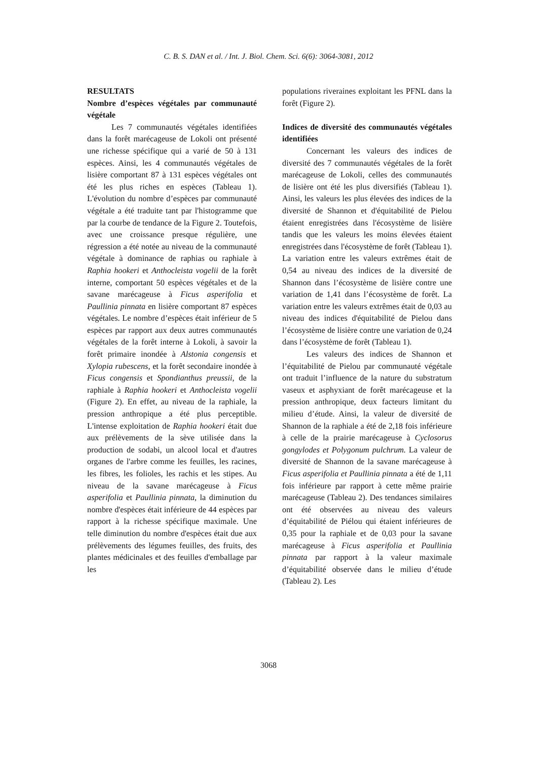C. B. S. DAN et al. / Int. J. Biol. Chem. Sci. 6(6): 3064-3081, 2012
RESULTATS
Nombre d’espèces végétales par communauté végétale
Les 7 communautés végétales identifiées dans la forêt marécageuse de Lokoli ont présenté une richesse spécifique qui a varié de 50 à 131 espèces. Ainsi, les 4 communautés végétales de lisière comportant 87 à 131 espèces végétales ont été les plus riches en espèces (Tableau 1). L'évolution du nombre d’espèces par communauté végétale a été traduite tant par l'histogramme que par la courbe de tendance de la Figure 2. Toutefois, avec une croissance presque régulière, une régression a été notée au niveau de la communauté végétale à dominance de raphias ou raphiale à Raphia hookeri et Anthocleista vogelii de la forêt interne, comportant 50 espèces végétales et de la savane marécageuse à Ficus asperifolia et Paullinia pinnata en lisière comportant 87 espèces végétales. Le nombre d’espèces était inférieur de 5 espèces par rapport aux deux autres communautés végétales de la forêt interne à Lokoli, à savoir la forêt primaire inondée à Alstonia congensis et Xylopia rubescens, et la forêt secondaire inondée à Ficus congensis et Spondianthus preussii, de la raphiale à Raphia hookeri et Anthocleista vogelii (Figure 2). En effet, au niveau de la raphiale, la pression anthropique a été plus perceptible. L'intense exploitation de Raphia hookeri était due aux prélèvements de la sève utilisée dans la production de sodabi, un alcool local et d'autres organes de l'arbre comme les feuilles, les racines, les fibres, les folioles, les rachis et les stipes. Au niveau de la savane marécageuse à Ficus asperifolia et Paullinia pinnata, la diminution du nombre d'espèces était inférieure de 44 espèces par rapport à la richesse spécifique maximale. Une telle diminution du nombre d'espèces était due aux prélèvements des légumes feuilles, des fruits, des plantes médicinales et des feuilles d'emballage par les
populations riveraines exploitant les PFNL dans la forêt (Figure 2).
Indices de diversité des communautés végétales identifiées
Concernant les valeurs des indices de diversité des 7 communautés végétales de la forêt marécageuse de Lokoli, celles des communautés de lisière ont été les plus diversifiés (Tableau 1). Ainsi, les valeurs les plus élevées des indices de la diversité de Shannon et d'équitabilité de Pielou étaient enregistrées dans l'écosystème de lisière tandis que les valeurs les moins élevées étaient enregistrées dans l'écosystème de forêt (Tableau 1). La variation entre les valeurs extrêmes était de 0,54 au niveau des indices de la diversité de Shannon dans l’écosystème de lisière contre une variation de 1,41 dans l’écosystème de forêt. La variation entre les valeurs extrêmes était de 0,03 au niveau des indices d'équitabilité de Pielou dans l’écosystème de lisière contre une variation de 0,24 dans l’écosystème de forêt (Tableau 1).
Les valeurs des indices de Shannon et l’équitabilité de Pielou par communauté végétale ont traduit l’influence de la nature du substratum vaseux et asphyxiant de forêt marécageuse et la pression anthropique, deux facteurs limitant du milieu d’étude. Ainsi, la valeur de diversité de Shannon de la raphiale a été de 2,18 fois inférieure à celle de la prairie marécageuse à Cyclosorus gongylodes et Polygonum pulchrum. La valeur de diversité de Shannon de la savane marécageuse à Ficus asperifolia et Paullinia pinnata a été de 1,11 fois inférieure par rapport à cette même prairie marécageuse (Tableau 2). Des tendances similaires ont été observées au niveau des valeurs d’équitabilité de Piélou qui étaient inférieures de 0,35 pour la raphiale et de 0,03 pour la savane marécageuse à Ficus asperifolia et Paullinia pinnata par rapport à la valeur maximale d’équitabilité observée dans le milieu d’étude (Tableau 2). Les
3068